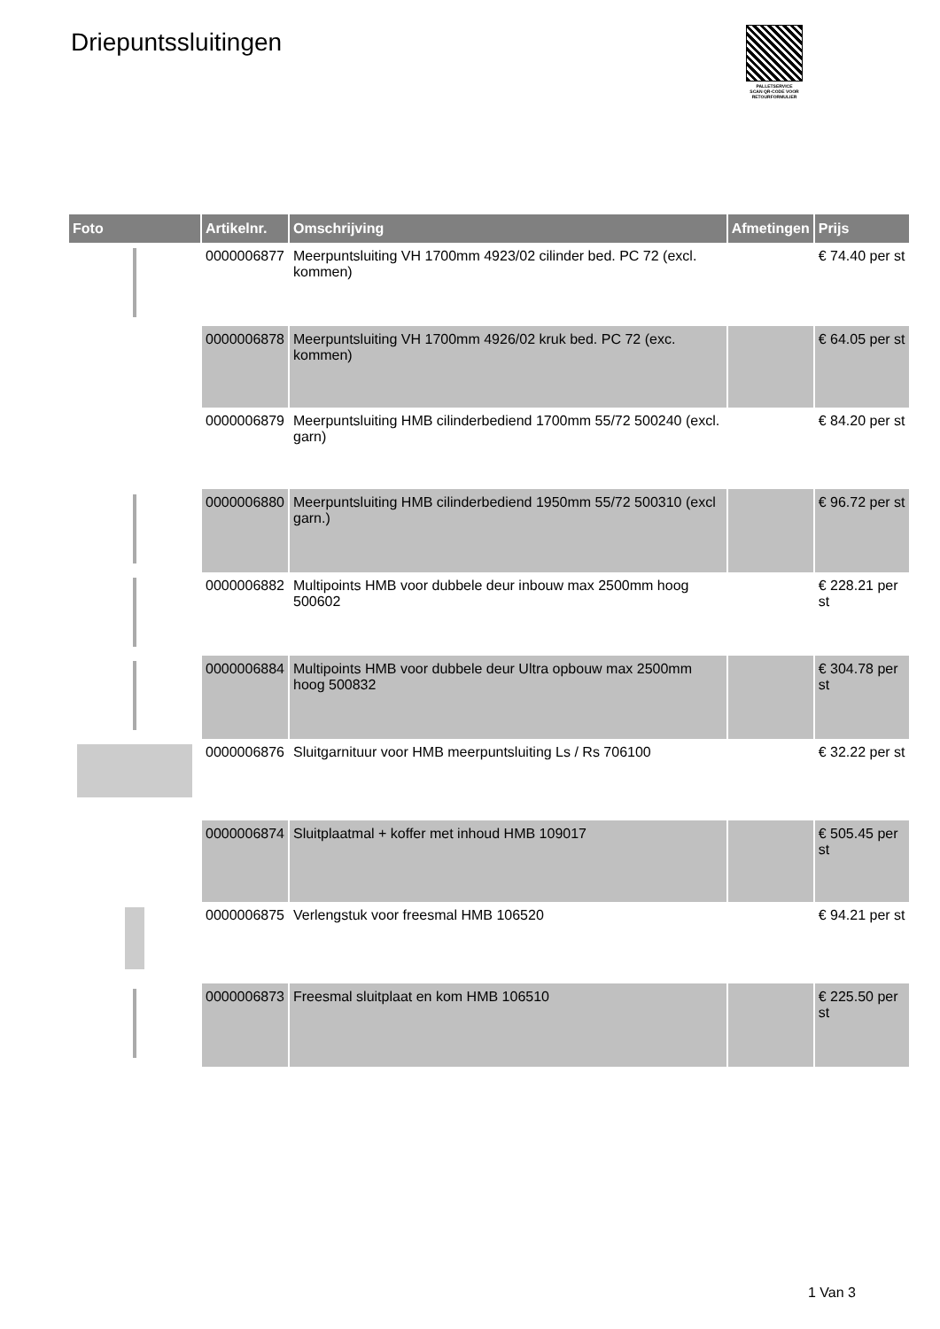Driepuntssluitingen
PALLETSERVICE
SCAN QR-CODE VOOR RETOURFORMULIER
| Foto | Artikelnr. | Omschrijving | Afmetingen | Prijs |
| --- | --- | --- | --- | --- |
| | 0000006877 | Meerpuntsluiting VH 1700mm 4923/02 cilinder bed. PC 72 (excl. kommen) | | € 74.40 per st |
| | 0000006878 | Meerpuntsluiting VH 1700mm 4926/02 kruk bed. PC 72 (exc. kommen) | | € 64.05 per st |
| | 0000006879 | Meerpuntsluiting HMB cilinderbediend 1700mm 55/72 500240 (excl. garn) | | € 84.20 per st |
| | 0000006880 | Meerpuntsluiting HMB cilinderbediend 1950mm 55/72 500310 (excl garn.) | | € 96.72 per st |
| | 0000006882 | Multipoints HMB voor dubbele deur inbouw max 2500mm hoog 500602 | | € 228.21 per st |
| | 0000006884 | Multipoints HMB voor dubbele deur Ultra opbouw max 2500mm hoog 500832 | | € 304.78 per st |
| | 0000006876 | Sluitgarnituur voor HMB meerpuntsluiting Ls / Rs 706100 | | € 32.22 per st |
| | 0000006874 | Sluitplaatmal + koffer met inhoud HMB 109017 | | € 505.45 per st |
| | 0000006875 | Verlengstuk voor freesmal HMB 106520 | | € 94.21 per st |
| | 0000006873 | Freesmal sluitplaat en kom HMB 106510 | | € 225.50 per st |
1 Van 3